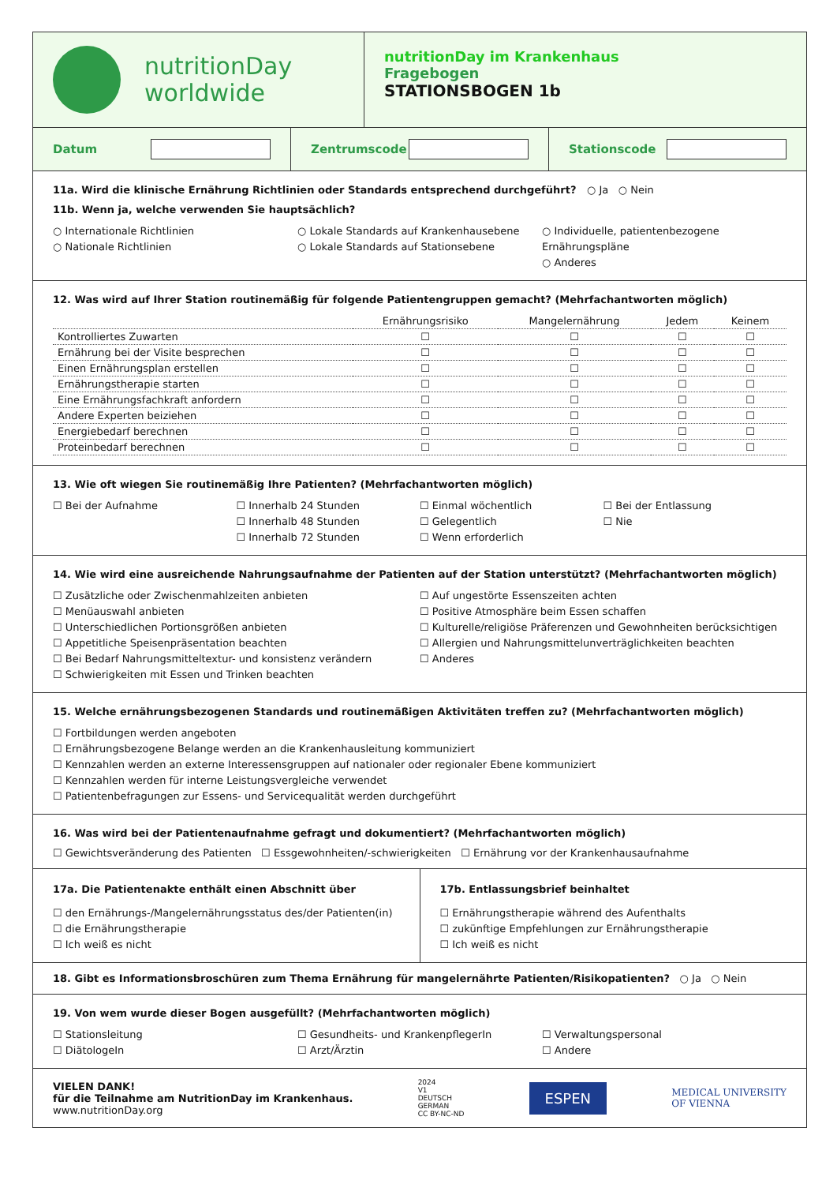nutritionDay
worldwide
nutritionDay im Krankenhaus
Fragebogen
STATIONSBOGEN 1b
Datum Zentrumscode Stationscode
11a. Wird die klinische Ernährung Richtlinien oder Standards entsprechend durchgeführt? ○ Ja ○ Nein
11b. Wenn ja, welche verwenden Sie hauptsächlich?
○ Internationale Richtlinien
○ Nationale Richtlinien
○ Lokale Standards auf Krankenhausebene
○ Lokale Standards auf Stationsebene
○ Individuelle, patientenbezogene Ernährungspläne
○ Anderes
12. Was wird auf Ihrer Station routinemäßig für folgende Patientengruppen gemacht? (Mehrfachantworten möglich)
| | Ernährungsrisiko | Mangelernährung | Jedem | Keinem |
| --- | --- | --- | --- | --- |
| Kontrolliertes Zuwarten | ☐ | ☐ | ☐ | ☐ |
| Ernährung bei der Visite besprechen | ☐ | ☐ | ☐ | ☐ |
| Einen Ernährungsplan erstellen | ☐ | ☐ | ☐ | ☐ |
| Ernährungstherapie starten | ☐ | ☐ | ☐ | ☐ |
| Eine Ernährungsfachkraft anfordern | ☐ | ☐ | ☐ | ☐ |
| Andere Experten beiziehen | ☐ | ☐ | ☐ | ☐ |
| Energiebedarf berechnen | ☐ | ☐ | ☐ | ☐ |
| Proteinbedarf berechnen | ☐ | ☐ | ☐ | ☐ |
13. Wie oft wiegen Sie routinemäßig Ihre Patienten? (Mehrfachantworten möglich)
☐ Bei der Aufnahme ☐ Innerhalb 24 Stunden
☐ Innerhalb 48 Stunden
☐ Innerhalb 72 Stunden
☐ Einmal wöchentlich
☐ Gelegentlich
☐ Wenn erforderlich
☐ Bei der Entlassung
☐ Nie
14. Wie wird eine ausreichende Nahrungsaufnahme der Patienten auf der Station unterstützt? (Mehrfachantworten möglich)
☐ Zusätzliche oder Zwischenmahlzeiten anbieten
☐ Menüauswahl anbieten
☐ Unterschiedlichen Portionsgrößen anbieten
☐ Appetitliche Speisenpräsentation beachten
☐ Bei Bedarf Nahrungsmitteltextur- und konsistenz verändern
☐ Schwierigkeiten mit Essen und Trinken beachten
☐ Auf ungestörte Essenszeiten achten
☐ Positive Atmosphäre beim Essen schaffen
☐ Kulturelle/religiöse Präferenzen und Gewohnheiten berücksichtigen
☐ Allergien und Nahrungsmittelunverträglichkeiten beachten
☐ Anderes
15. Welche ernährungsbezogenen Standards und routinemäßigen Aktivitäten treffen zu? (Mehrfachantworten möglich)
☐ Fortbildungen werden angeboten
☐ Ernährungsbezogene Belange werden an die Krankenhausleitung kommuniziert
☐ Kennzahlen werden an externe Interessensgruppen auf nationaler oder regionaler Ebene kommuniziert
☐ Kennzahlen werden für interne Leistungsvergleiche verwendet
☐ Patientenbefragungen zur Essens- und Servicequalität werden durchgeführt
16. Was wird bei der Patientenaufnahme gefragt und dokumentiert? (Mehrfachantworten möglich)
☐ Gewichtsveränderung des Patienten ☐ Essgewohnheiten/-schwierigkeiten ☐ Ernährung vor der Krankenhausaufnahme
17a. Die Patientenakte enthält einen Abschnitt über
☐ den Ernährungs-/Mangelernährungsstatus des/der Patienten(in)
☐ die Ernährungstherapie
☐ Ich weiß es nicht
17b. Entlassungsbrief beinhaltet
☐ Ernährungstherapie während des Aufenthalts
☐ zukünftige Empfehlungen zur Ernährungstherapie
☐ Ich weiß es nicht
18. Gibt es Informationsbroschüren zum Thema Ernährung für mangelernährte Patienten/Risikopatienten? ○ Ja ○ Nein
19. Von wem wurde dieser Bogen ausgefüllt? (Mehrfachantworten möglich)
☐ Stationsleitung
☐ DiätologeIn
☐ Gesundheits- und KrankenpflegerIn
☐ Arzt/Ärztin
☐ Verwaltungspersonal
☐ Andere
VIELEN DANK!
für die Teilnahme am NutritionDay im Krankenhaus.
www.nutritionDay.org
2024
V1
DEUTSCH
GERMAN
CC BY-NC-ND
ESPEN
MEDICAL UNIVERSITY
OF VIENNA